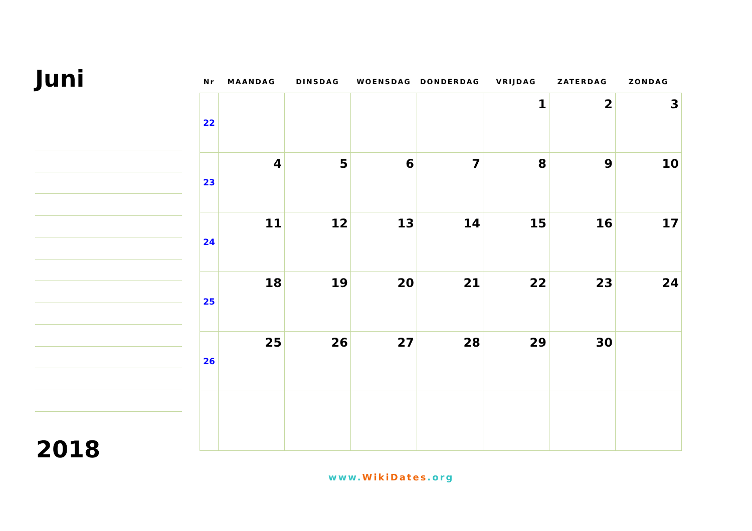Juni
2018
| Nr | MAANDAG | DINSDAG | WOENSDAG | DONDERDAG | VRIJDAG | ZATERDAG | ZONDAG |
| --- | --- | --- | --- | --- | --- | --- | --- |
| 22 | | | | | 1 | 2 | 3 |
| 23 | 4 | 5 | 6 | 7 | 8 | 9 | 10 |
| 24 | 11 | 12 | 13 | 14 | 15 | 16 | 17 |
| 25 | 18 | 19 | 20 | 21 | 22 | 23 | 24 |
| 26 | 25 | 26 | 27 | 28 | 29 | 30 | |
www. WikiDates.org